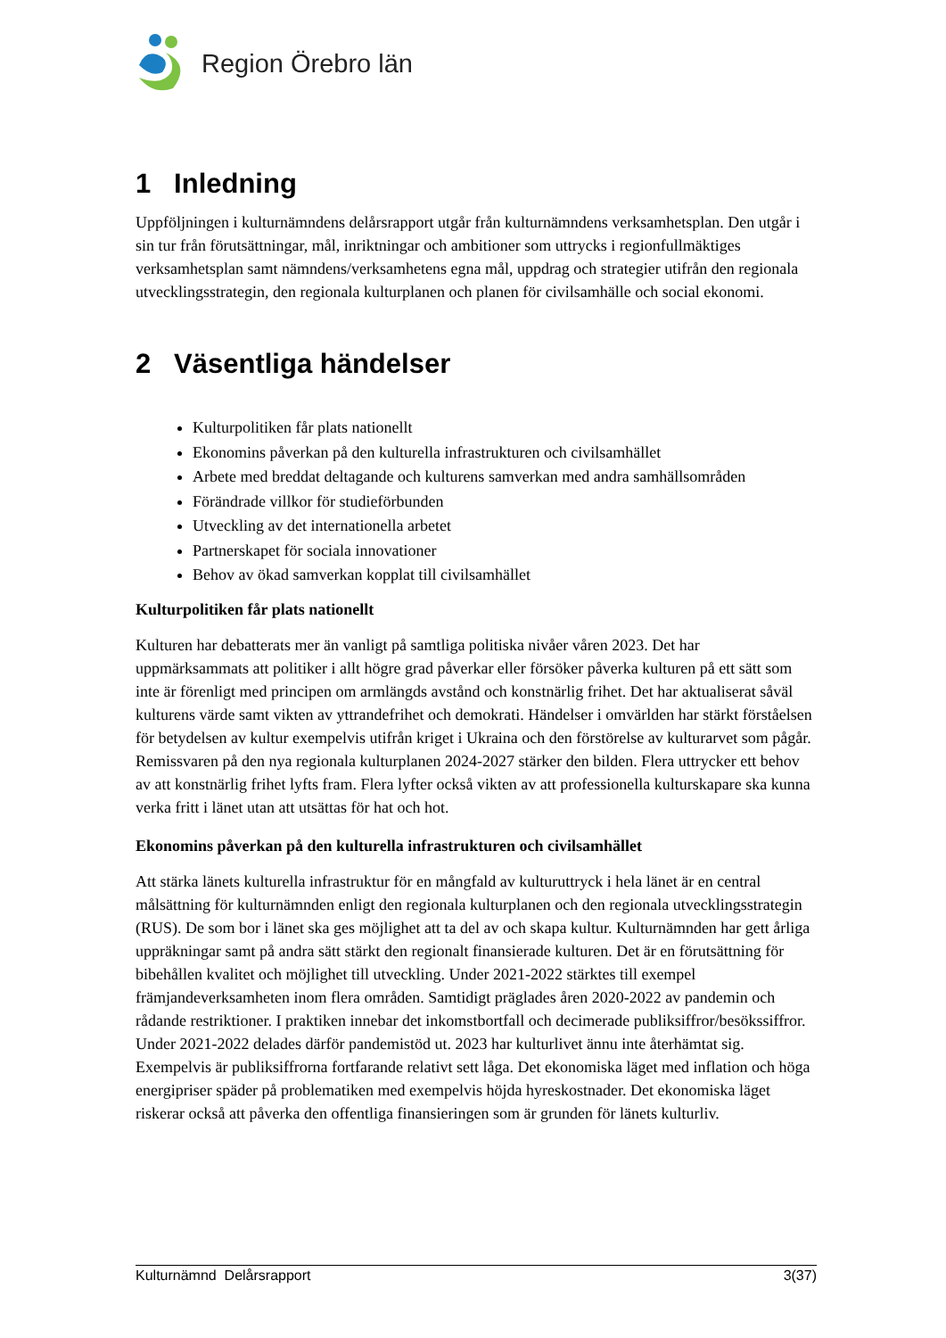Region Örebro län
1 Inledning
Uppföljningen i kulturnämndens delårsrapport utgår från kulturnämndens verksamhetsplan. Den utgår i sin tur från förutsättningar, mål, inriktningar och ambitioner som uttrycks i regionfullmäktiges verksamhetsplan samt nämndens/verksamhetens egna mål, uppdrag och strategier utifrån den regionala utvecklingsstrategin, den regionala kulturplanen och planen för civilsamhälle och social ekonomi.
2 Väsentliga händelser
Kulturpolitiken får plats nationellt
Ekonomins påverkan på den kulturella infrastrukturen och civilsamhället
Arbete med breddat deltagande och kulturens samverkan med andra samhällsområden
Förändrade villkor för studieförbunden
Utveckling av det internationella arbetet
Partnerskapet för sociala innovationer
Behov av ökad samverkan kopplat till civilsamhället
Kulturpolitiken får plats nationellt
Kulturen har debatterats mer än vanligt på samtliga politiska nivåer våren 2023. Det har uppmärksammats att politiker i allt högre grad påverkar eller försöker påverka kulturen på ett sätt som inte är förenligt med principen om armlängds avstånd och konstnärlig frihet. Det har aktualiserat såväl kulturens värde samt vikten av yttrandefrihet och demokrati. Händelser i omvärlden har stärkt förståelsen för betydelsen av kultur exempelvis utifrån kriget i Ukraina och den förstörelse av kulturarvet som pågår. Remissvaren på den nya regionala kulturplanen 2024-2027 stärker den bilden. Flera uttrycker ett behov av att konstnärlig frihet lyfts fram. Flera lyfter också vikten av att professionella kulturskapare ska kunna verka fritt i länet utan att utsättas för hat och hot.
Ekonomins påverkan på den kulturella infrastrukturen och civilsamhället
Att stärka länets kulturella infrastruktur för en mångfald av kulturuttryck i hela länet är en central målsättning för kulturnämnden enligt den regionala kulturplanen och den regionala utvecklingsstrategin (RUS). De som bor i länet ska ges möjlighet att ta del av och skapa kultur. Kulturnämnden har gett årliga uppräkningar samt på andra sätt stärkt den regionalt finansierade kulturen. Det är en förutsättning för bibehållen kvalitet och möjlighet till utveckling. Under 2021-2022 stärktes till exempel främjandeverksamheten inom flera områden. Samtidigt präglades åren 2020-2022 av pandemin och rådande restriktioner. I praktiken innebar det inkomstbortfall och decimerade publiksiffror/besökssiffror. Under 2021-2022 delades därför pandemistöd ut. 2023 har kulturlivet ännu inte återhämtat sig. Exempelvis är publiksiffrorna fortfarande relativt sett låga. Det ekonomiska läget med inflation och höga energipriser späder på problematiken med exempelvis höjda hyreskostnader. Det ekonomiska läget riskerar också att påverka den offentliga finansieringen som är grunden för länets kulturliv.
Kulturnämnd Delårsrapport 3(37)